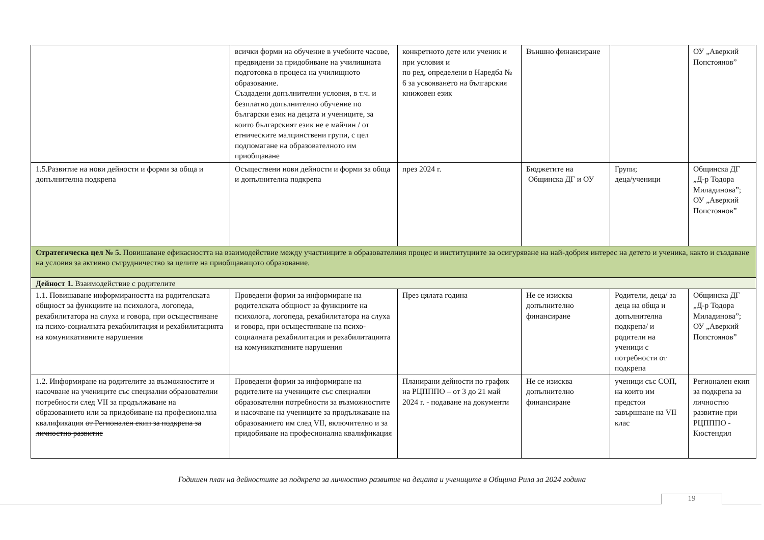| | всички форми на обучение в учебните часове, предвидени за придобиване на училищната подготовка в процеса на училищното образование. Създадени допълнителни условия, в т.ч. и безплатно допълнително обучение по български език на децата и учениците, за които българският език не е майчин / от етническите малцинствени групи, с цел подпомагане на образователното им приобщаване | конкретното дете или ученик и при условия и по ред, определени в Наредба № 6 за усвояването на българския книжовен език | Външно финансиране | | ОУ „Аверкий Попстоянов” |
| 1.5.Развитие на нови дейности и форми за обща и допълнителна подкрепа | Осъществени нови дейности и форми за обща и допълнителна подкрепа | през 2024 г. | Бюджетите на Общинска ДГ и ОУ | Групи; деца/ученици | Общинска ДГ „Д-р Тодора Миладинова”; ОУ „Аверкий Попстоянов” |
| Стратегическа цел № 5. Повишаване ефикасността на взаимодействие между участниците в образователния процес и институциите за осигуряване на най-добрия интерес на детето и ученика, както и създаване на условия за активно сътрудничество за целите на приобщаващото образование. | | | | | |
| Дейност 1. Взаимодействие с родителите | | | | | |
| 1.1. Повишаване информираността на родителската общност за функциите на психолога, логопеда, рехабилитатора на слуха и говора, при осъществяване на психо-социалната рехабилитация и рехабилитацията на комуникативните нарушения | Проведени форми за информиране на родителската общност за функциите на психолога, логопеда, рехабилитатора на слуха и говора, при осъществяване на психо-социалната рехабилитация и рехабилитацията на комуникативните нарушения | През цялата година | Не се изисква допълнително финансиране | Родители, деца/ за деца на обща и допълнителна подкрепа/ и родители на ученици с потребности от подкрепа | Общинска ДГ „Д-р Тодора Миладинова”; ОУ „Аверкий Попстоянов” |
| 1.2. Информиране на родителите за възможностите и насочване на учениците със специални образователни потребности след VII за продължаване на образованието или за придобиване на професионална квалификация от Регионален екип за подкрепа за личностно развитие | Проведени форми за информиране на родителите на учениците със специални образователни потребности за възможностите и насочване на учениците за продължаване на образованието им след VII, включително и за придобиване на професионална квалификация | Планирани дейности по график на РЦПППО – от 3 до 21 май 2024 г. - подаване на документи | Не се изисква допълнително финансиране | ученици със СОП, на които им предстои завършване на VII клас | Регионален екип за подкрепа за личностно развитие при РЦПППО - Кюстендил |
Годишен план на дейностите за подкрепа за личностно развитие на децата и учениците в Община Рила за 2024 година
19